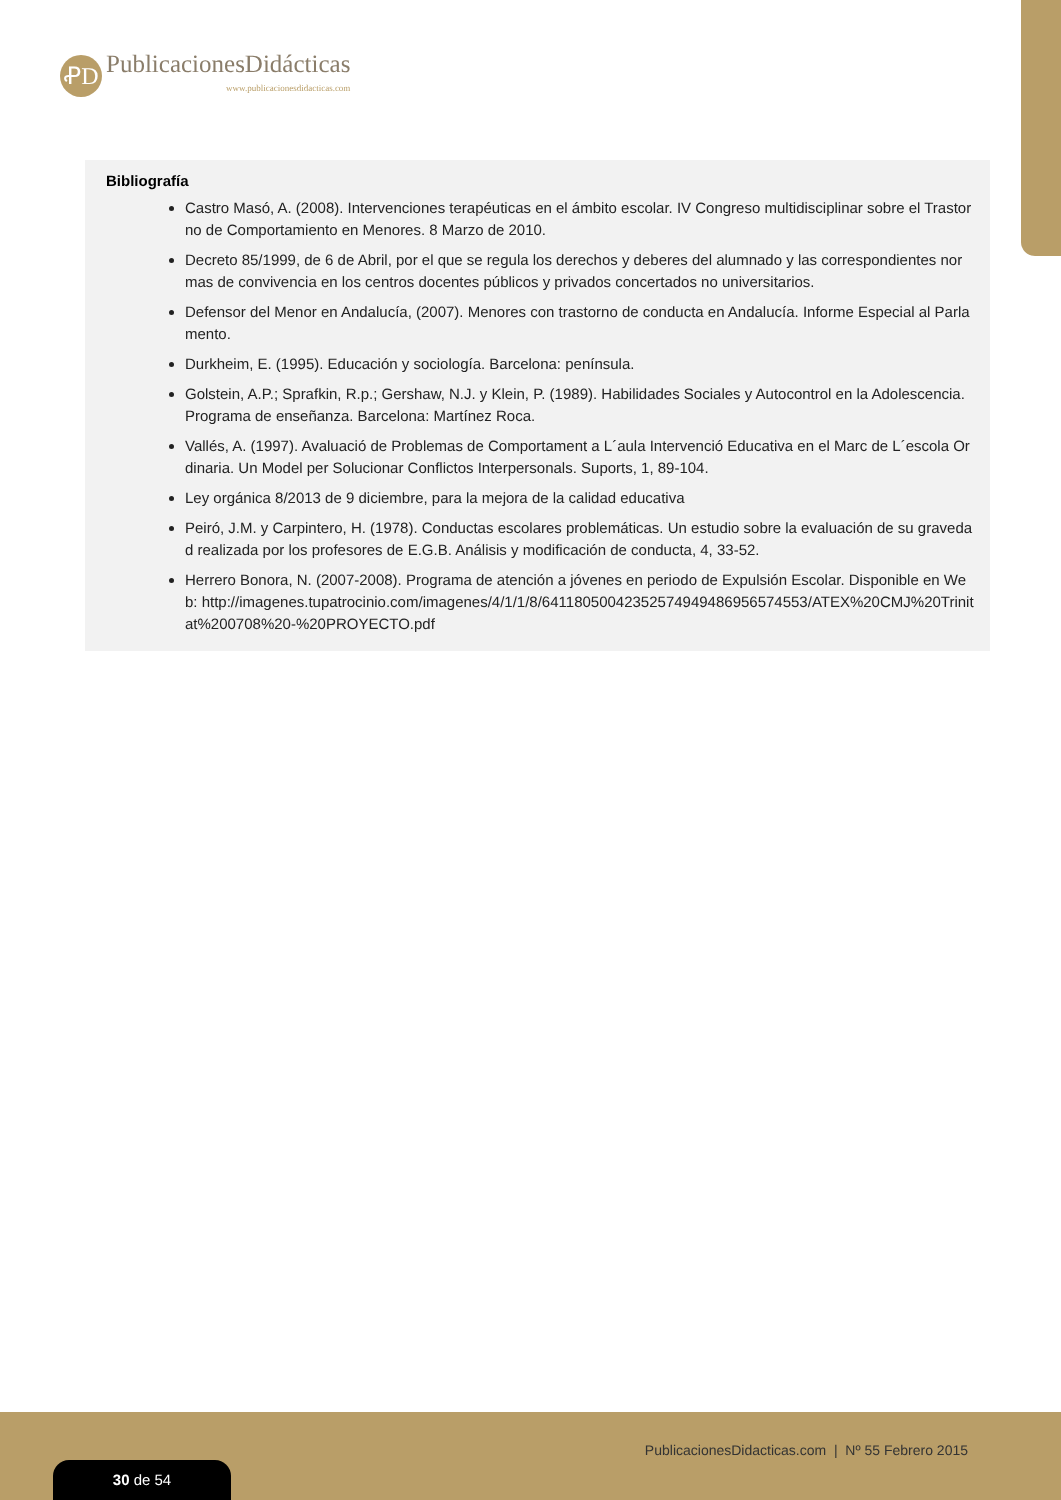ꝒD
PublicacionesDidácticas
www.publicacionesdidacticas.com
Bibliografía
Castro Masó, A. (2008). Intervenciones terapéuticas en el ámbito escolar. IV Congreso multidisciplinar sobre el Trastorno de Comportamiento en Menores. 8 Marzo de 2010.
Decreto 85/1999, de 6 de Abril, por el que se regula los derechos y deberes del alumnado y las correspondientes normas de convivencia en los centros docentes públicos y privados concertados no universitarios.
Defensor del Menor en Andalucía, (2007). Menores con trastorno de conducta en Andalucía. Informe Especial al Parlamento.
Durkheim, E. (1995). Educación y sociología. Barcelona: península.
Golstein, A.P.; Sprafkin, R.p.; Gershaw, N.J. y Klein, P. (1989). Habilidades Sociales y Autocontrol en la Adolescencia. Programa de enseñanza. Barcelona: Martínez Roca.
Vallés, A. (1997). Avaluació de Problemas de Comportament a L´aula Intervenció Educativa en el Marc de L´escola Ordinaria. Un Model per Solucionar Conflictos Interpersonals. Suports, 1, 89-104.
Ley orgánica 8/2013 de 9 diciembre, para la mejora de la calidad educativa
Peiró, J.M. y Carpintero, H. (1978). Conductas escolares problemáticas. Un estudio sobre la evaluación de su gravedad realizada por los profesores de E.G.B. Análisis y modificación de conducta, 4, 33-52.
Herrero Bonora, N. (2007-2008). Programa de atención a jóvenes en periodo de Expulsión Escolar. Disponible en Web: http://imagenes.tupatrocinio.com/imagenes/4/1/1/8/6411805004235257494948695657455​3/ATEX%20CMJ%20Trinitat%200708%20-%20PROYECTO.pdf
PublicacionesDidacticas.com | Nº 55 Febrero 2015
30 de 54